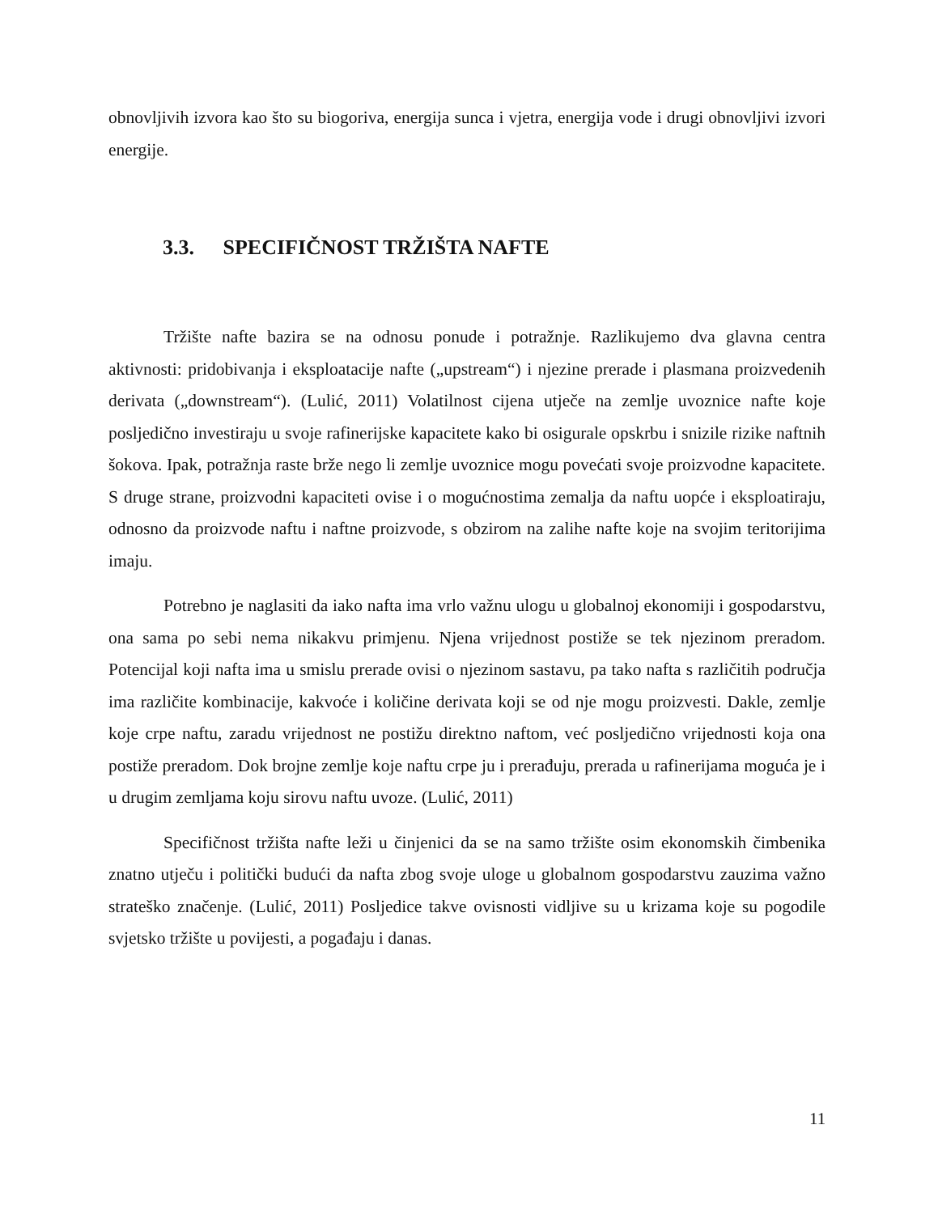obnovljivih izvora kao što su biogoriva, energija sunca i vjetra, energija vode i drugi obnovljivi izvori energije.
3.3. SPECIFIČNOST TRŽIŠTA NAFTE
Tržište nafte bazira se na odnosu ponude i potražnje. Razlikujemo dva glavna centra aktivnosti: pridobivanja i eksploatacije nafte („upstream“) i njezine prerade i plasmana proizvedenih derivata („downstream“). (Lulić, 2011) Volatilnost cijena utječe na zemlje uvoznice nafte koje posljedično investiraju u svoje rafinerijske kapacitete kako bi osigurale opskrbu i snizile rizike naftnih šokova. Ipak, potražnja raste brže nego li zemlje uvoznice mogu povećati svoje proizvodne kapacitete. S druge strane, proizvodni kapaciteti ovise i o mogućnostima zemalja da naftu uopće i eksploatiraju, odnosno da proizvode naftu i naftne proizvode, s obzirom na zalihe nafte koje na svojim teritorijima imaju.
Potrebno je naglasiti da iako nafta ima vrlo važnu ulogu u globalnoj ekonomiji i gospodarstvu, ona sama po sebi nema nikakvu primjenu. Njena vrijednost postiže se tek njezinom preradom. Potencijal koji nafta ima u smislu prerade ovisi o njezinom sastavu, pa tako nafta s različitih područja ima različite kombinacije, kakvoće i količine derivata koji se od nje mogu proizvesti. Dakle, zemlje koje crpe naftu, zaradu vrijednost ne postižu direktno naftom, već posljedično vrijednosti koja ona postiže preradom. Dok brojne zemlje koje naftu crpe ju i prerađuju, prerada u rafinerijama moguća je i u drugim zemljama koju sirovu naftu uvoze. (Lulić, 2011)
Specifičnost tržišta nafte leži u činjenici da se na samo tržište osim ekonomskih čimbenika znatno utječu i politički budući da nafta zbog svoje uloge u globalnom gospodarstvu zauzima važno strateško značenje. (Lulić, 2011) Posljedice takve ovisnosti vidljive su u krizama koje su pogodile svjetsko tržište u povijesti, a pogađaju i danas.
11